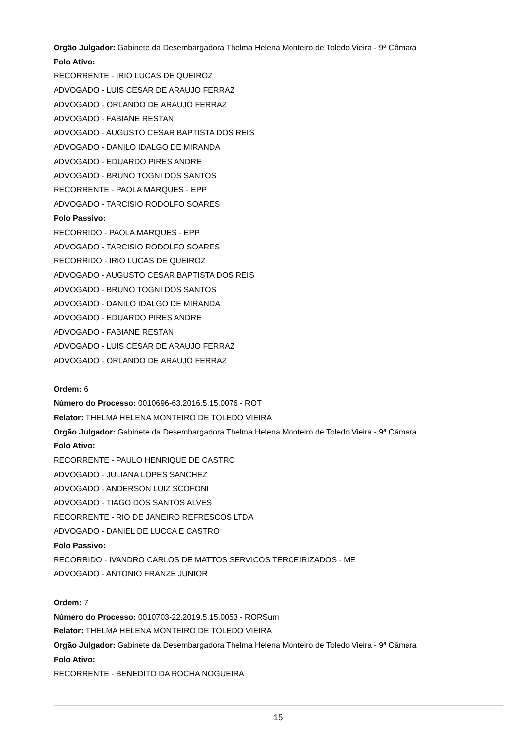Orgão Julgador: Gabinete da Desembargadora Thelma Helena Monteiro de Toledo Vieira - 9ª Câmara
Polo Ativo:
RECORRENTE - IRIO LUCAS DE QUEIROZ
ADVOGADO - LUIS CESAR DE ARAUJO FERRAZ
ADVOGADO - ORLANDO DE ARAUJO FERRAZ
ADVOGADO - FABIANE RESTANI
ADVOGADO - AUGUSTO CESAR BAPTISTA DOS REIS
ADVOGADO - DANILO IDALGO DE MIRANDA
ADVOGADO - EDUARDO PIRES ANDRE
ADVOGADO - BRUNO TOGNI DOS SANTOS
RECORRENTE - PAOLA MARQUES - EPP
ADVOGADO - TARCISIO RODOLFO SOARES
Polo Passivo:
RECORRIDO - PAOLA MARQUES - EPP
ADVOGADO - TARCISIO RODOLFO SOARES
RECORRIDO - IRIO LUCAS DE QUEIROZ
ADVOGADO - AUGUSTO CESAR BAPTISTA DOS REIS
ADVOGADO - BRUNO TOGNI DOS SANTOS
ADVOGADO - DANILO IDALGO DE MIRANDA
ADVOGADO - EDUARDO PIRES ANDRE
ADVOGADO - FABIANE RESTANI
ADVOGADO - LUIS CESAR DE ARAUJO FERRAZ
ADVOGADO - ORLANDO DE ARAUJO FERRAZ
Ordem: 6
Número do Processo: 0010696-63.2016.5.15.0076 - ROT
Relator: THELMA HELENA MONTEIRO DE TOLEDO VIEIRA
Orgão Julgador: Gabinete da Desembargadora Thelma Helena Monteiro de Toledo Vieira - 9ª Câmara
Polo Ativo:
RECORRENTE - PAULO HENRIQUE DE CASTRO
ADVOGADO - JULIANA LOPES SANCHEZ
ADVOGADO - ANDERSON LUIZ SCOFONI
ADVOGADO - TIAGO DOS SANTOS ALVES
RECORRENTE - RIO DE JANEIRO REFRESCOS LTDA
ADVOGADO - DANIEL DE LUCCA E CASTRO
Polo Passivo:
RECORRIDO - IVANDRO CARLOS DE MATTOS SERVICOS TERCEIRIZADOS - ME
ADVOGADO - ANTONIO FRANZE JUNIOR
Ordem: 7
Número do Processo: 0010703-22.2019.5.15.0053 - RORSum
Relator: THELMA HELENA MONTEIRO DE TOLEDO VIEIRA
Orgão Julgador: Gabinete da Desembargadora Thelma Helena Monteiro de Toledo Vieira - 9ª Câmara
Polo Ativo:
RECORRENTE - BENEDITO DA ROCHA NOGUEIRA
15